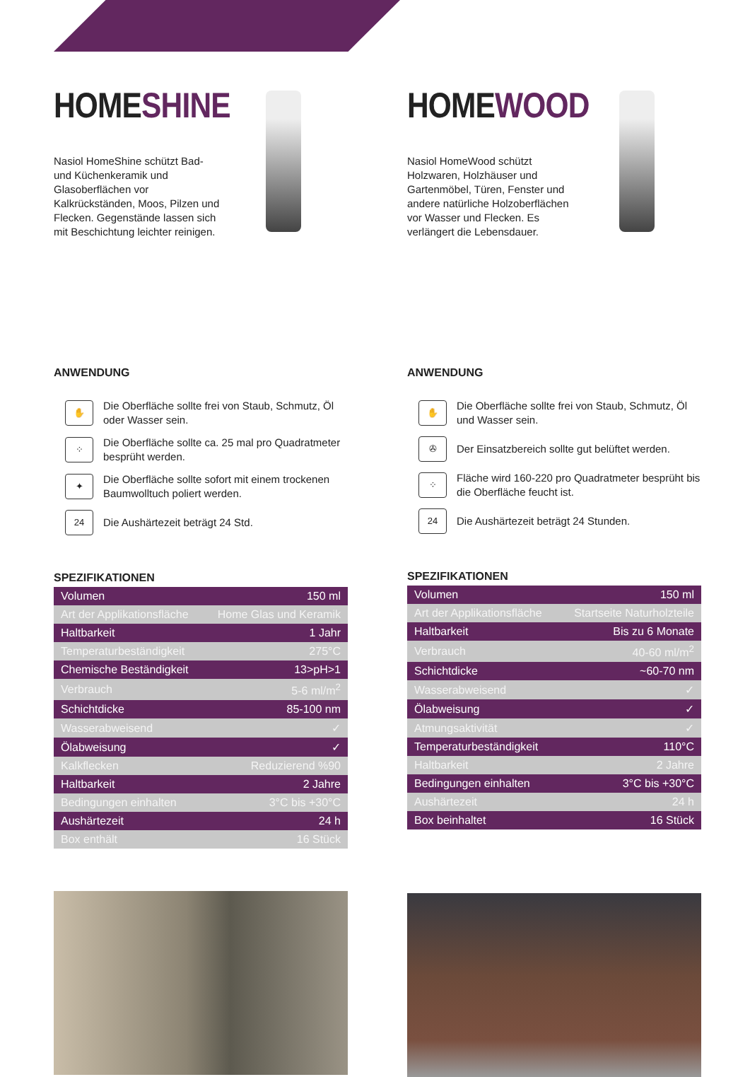HOMESHINE
Nasiol HomeShine schützt Bad- und Küchenkeramik und Glasoberflächen vor Kalkrückständen, Moos, Pilzen und Flecken. Gegenstände lassen sich mit Beschichtung leichter reinigen.
ANWENDUNG
✋
Die Oberfläche sollte frei von Staub, Schmutz, Öl oder Wasser sein.
⁘
Die Oberfläche sollte ca. 25 mal pro Quadratmeter besprüht werden.
✦
Die Oberfläche sollte sofort mit einem trockenen Baumwolltuch poliert werden.
24
Die Aushärtezeit beträgt 24 Std.
SPEZIFIKATIONEN
| Volumen | 150 ml |
| Art der Applikationsfläche | Home Glas und Keramik |
| Haltbarkeit | 1 Jahr |
| Temperaturbeständigkeit | 275°C |
| Chemische Beständigkeit | 13>pH>1 |
| Verbrauch | 5-6 ml/m<sup>2</sup> |
| Schichtdicke | 85-100 nm |
| Wasserabweisend | ✓ |
| Ölabweisung | ✓ |
| Kalkflecken | Reduzierend %90 |
| Haltbarkeit | 2 Jahre |
| Bedingungen einhalten | 3°C bis +30°C |
| Aushärtezeit | 24 h |
| Box enthält | 16 Stück |
HOMEWOOD
Nasiol HomeWood schützt Holzwaren, Holzhäuser und Gartenmöbel, Türen, Fenster und andere natürliche Holzoberflächen vor Wasser und Flecken. Es verlängert die Lebensdauer.
ANWENDUNG
✋
Die Oberfläche sollte frei von Staub, Schmutz, Öl und Wasser sein.
✇
Der Einsatzbereich sollte gut belüftet werden.
⁘
Fläche wird 160-220 pro Quadratmeter besprüht bis die Oberfläche feucht ist.
24
Die Aushärtezeit beträgt 24 Stunden.
SPEZIFIKATIONEN
| Volumen | 150 ml |
| Art der Applikationsfläche | Startseite Naturholzteile |
| Haltbarkeit | Bis zu 6 Monate |
| Verbrauch | 40-60 ml/m<sup>2</sup> |
| Schichtdicke | ~60-70 nm |
| Wasserabweisend | ✓ |
| Ölabweisung | ✓ |
| Atmungsaktivität | ✓ |
| Temperaturbeständigkeit | 110°C |
| Haltbarkeit | 2 Jahre |
| Bedingungen einhalten | 3°C bis +30°C |
| Aushärtezeit | 24 h |
| Box beinhaltet | 16 Stück |